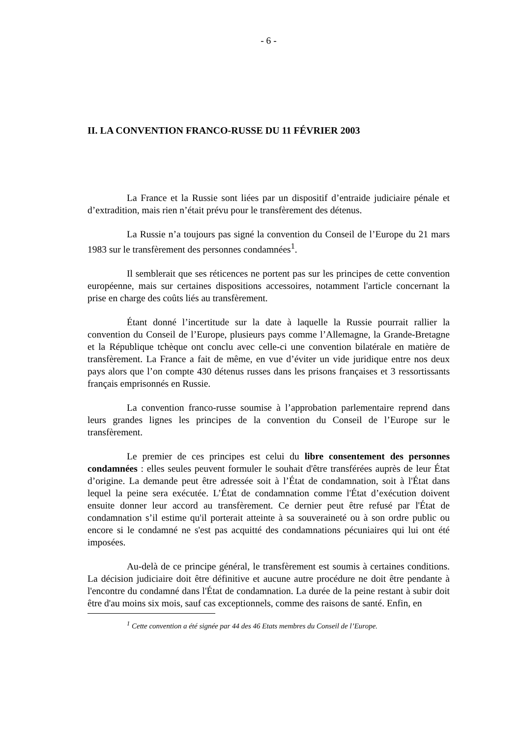- 6 -
II. LA CONVENTION FRANCO-RUSSE DU 11 FÉVRIER 2003
La France et la Russie sont liées par un dispositif d’entraide judiciaire pénale et d’extradition, mais rien n’était prévu pour le transfèrement des détenus.
La Russie n’a toujours pas signé la convention du Conseil de l’Europe du 21 mars 1983 sur le transfèrement des personnes condamnées<sup>1</sup>.
Il semblerait que ses réticences ne portent pas sur les principes de cette convention européenne, mais sur certaines dispositions accessoires, notamment l'article concernant la prise en charge des coûts liés au transfèrement.
Étant donné l’incertitude sur la date à laquelle la Russie pourrait rallier la convention du Conseil de l’Europe, plusieurs pays comme l’Allemagne, la Grande-Bretagne et la République tchèque ont conclu avec celle-ci une convention bilatérale en matière de transfèrement. La France a fait de même, en vue d’éviter un vide juridique entre nos deux pays alors que l’on compte 430 détenus russes dans les prisons françaises et 3 ressortissants français emprisonnés en Russie.
La convention franco-russe soumise à l’approbation parlementaire reprend dans leurs grandes lignes les principes de la convention du Conseil de l’Europe sur le transfèrement.
Le premier de ces principes est celui du libre consentement des personnes condamnées : elles seules peuvent formuler le souhait d'être transférées auprès de leur État d’origine. La demande peut être adressée soit à l’État de condamnation, soit à l'État dans lequel la peine sera exécutée. L’État de condamnation comme l'État d’exécution doivent ensuite donner leur accord au transfèrement. Ce dernier peut être refusé par l'État de condamnation s’il estime qu'il porterait atteinte à sa souveraineté ou à son ordre public ou encore si le condamné ne s'est pas acquitté des condamnations pécuniaires qui lui ont été imposées.
Au-delà de ce principe général, le transfèrement est soumis à certaines conditions. La décision judiciaire doit être définitive et aucune autre procédure ne doit être pendante à l'encontre du condamné dans l'État de condamnation. La durée de la peine restant à subir doit être d'au moins six mois, sauf cas exceptionnels, comme des raisons de santé. Enfin, en
<sup>1</sup> Cette convention a été signée par 44 des 46 Etats membres du Conseil de l’Europe.